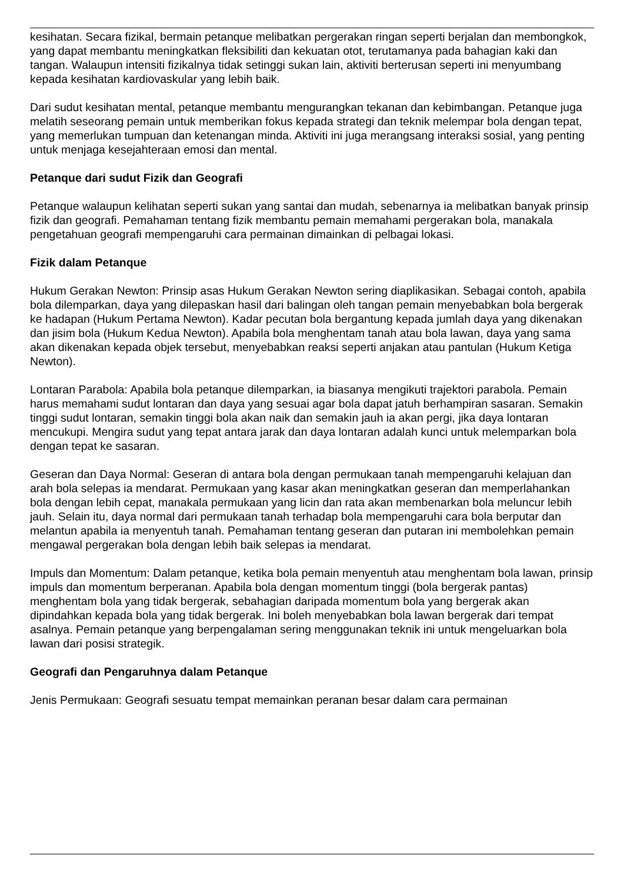kesihatan. Secara fizikal, bermain petanque melibatkan pergerakan ringan seperti berjalan dan membongkok, yang dapat membantu meningkatkan fleksibiliti dan kekuatan otot, terutamanya pada bahagian kaki dan tangan. Walaupun intensiti fizikalnya tidak setinggi sukan lain, aktiviti berterusan seperti ini menyumbang kepada kesihatan kardiovaskular yang lebih baik.
Dari sudut kesihatan mental, petanque membantu mengurangkan tekanan dan kebimbangan. Petanque juga melatih seseorang pemain untuk memberikan fokus kepada strategi dan teknik melempar bola dengan tepat, yang memerlukan tumpuan dan ketenangan minda. Aktiviti ini juga merangsang interaksi sosial, yang penting untuk menjaga kesejahteraan emosi dan mental.
Petanque dari sudut Fizik dan Geografi
Petanque walaupun kelihatan seperti sukan yang santai dan mudah, sebenarnya ia melibatkan banyak prinsip fizik dan geografi. Pemahaman tentang fizik membantu pemain memahami pergerakan bola, manakala pengetahuan geografi mempengaruhi cara permainan dimainkan di pelbagai lokasi.
Fizik dalam Petanque
Hukum Gerakan Newton: Prinsip asas Hukum Gerakan Newton sering diaplikasikan. Sebagai contoh, apabila bola dilemparkan, daya yang dilepaskan hasil dari balingan oleh tangan pemain menyebabkan bola bergerak ke hadapan (Hukum Pertama Newton). Kadar pecutan bola bergantung kepada jumlah daya yang dikenakan dan jisim bola (Hukum Kedua Newton). Apabila bola menghentam tanah atau bola lawan, daya yang sama akan dikenakan kepada objek tersebut, menyebabkan reaksi seperti anjakan atau pantulan (Hukum Ketiga Newton).
Lontaran Parabola: Apabila bola petanque dilemparkan, ia biasanya mengikuti trajektori parabola. Pemain harus memahami sudut lontaran dan daya yang sesuai agar bola dapat jatuh berhampiran sasaran. Semakin tinggi sudut lontaran, semakin tinggi bola akan naik dan semakin jauh ia akan pergi, jika daya lontaran mencukupi. Mengira sudut yang tepat antara jarak dan daya lontaran adalah kunci untuk melemparkan bola dengan tepat ke sasaran.
Geseran dan Daya Normal: Geseran di antara bola dengan permukaan tanah mempengaruhi kelajuan dan arah bola selepas ia mendarat. Permukaan yang kasar akan meningkatkan geseran dan memperlahankan bola dengan lebih cepat, manakala permukaan yang licin dan rata akan membenarkan bola meluncur lebih jauh. Selain itu, daya normal dari permukaan tanah terhadap bola mempengaruhi cara bola berputar dan melantun apabila ia menyentuh tanah. Pemahaman tentang geseran dan putaran ini membolehkan pemain mengawal pergerakan bola dengan lebih baik selepas ia mendarat.
Impuls dan Momentum: Dalam petanque, ketika bola pemain menyentuh atau menghentam bola lawan, prinsip impuls dan momentum berperanan. Apabila bola dengan momentum tinggi (bola bergerak pantas) menghentam bola yang tidak bergerak, sebahagian daripada momentum bola yang bergerak akan dipindahkan kepada bola yang tidak bergerak. Ini boleh menyebabkan bola lawan bergerak dari tempat asalnya. Pemain petanque yang berpengalaman sering menggunakan teknik ini untuk mengeluarkan bola lawan dari posisi strategik.
Geografi dan Pengaruhnya dalam Petanque
Jenis Permukaan: Geografi sesuatu tempat memainkan peranan besar dalam cara permainan